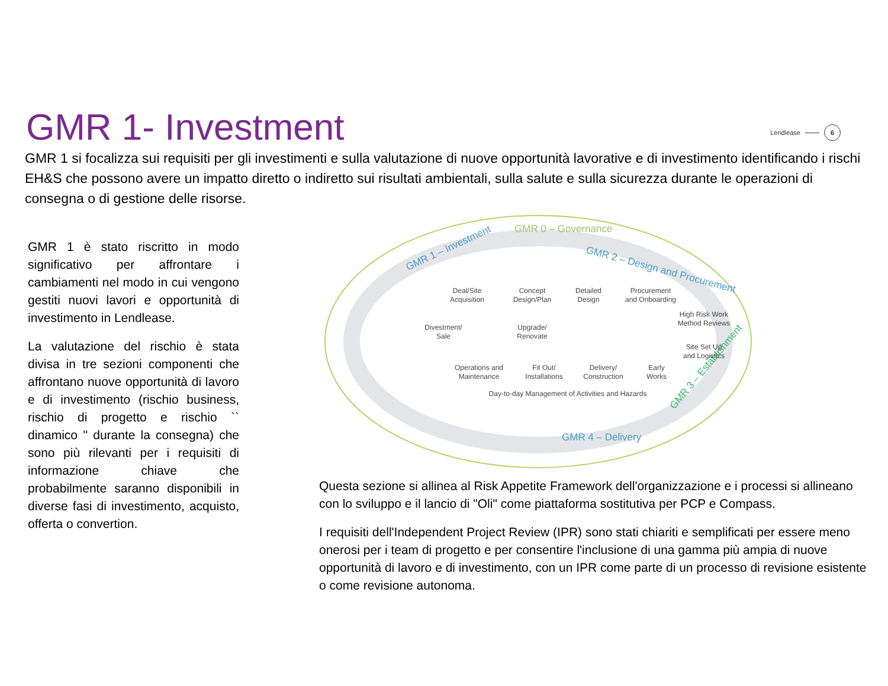GMR 1- Investment
Lendlease 6
GMR 1 si focalizza sui requisiti per gli investimenti e sulla valutazione di nuove opportunità lavorative e di investimento identificando i rischi EH&S che possono avere un impatto diretto o indiretto sui risultati ambientali, sulla salute e sulla sicurezza durante le operazioni di consegna o di gestione delle risorse.
GMR 1 è stato riscritto in modo significativo per affrontare i cambiamenti nel modo in cui vengono gestiti nuovi lavori e opportunità di investimento in Lendlease.
La valutazione del rischio è stata divisa in tre sezioni componenti che affrontano nuove opportunità di lavoro e di investimento (rischio business, rischio di progetto e rischio `` dinamico '' durante la consegna) che sono più rilevanti per i requisiti di informazione chiave che probabilmente saranno disponibili in diverse fasi di investimento, acquisto, offerta o convertion.
GMR 0 – Governance
GMR 1 – Investment
GMR 2 – Design and Procurement
GMR 3 – Establishment
GMR 4 – Delivery
Deal/Site
Acquisition
Concept
Design/Plan
Detailed
Design
Procurement
and Onboarding
High Risk Work
Method Reviews
Divestment/
Sale
Upgrade/
Renovate
Site Set Up
and Logistics
Operations and
Maintenance
Fit Out/
Installations
Delivery/
Construction
Early
Works
Day-to-day Management of Activities and Hazards
Questa sezione si allinea al Risk Appetite Framework dell'organizzazione e i processi si allineano con lo sviluppo e il lancio di "Oli" come piattaforma sostitutiva per PCP e Compass.
I requisiti dell'Independent Project Review (IPR) sono stati chiariti e semplificati per essere meno onerosi per i team di progetto e per consentire l'inclusione di una gamma più ampia di nuove opportunità di lavoro e di investimento, con un IPR come parte di un processo di revisione esistente o come revisione autonoma.